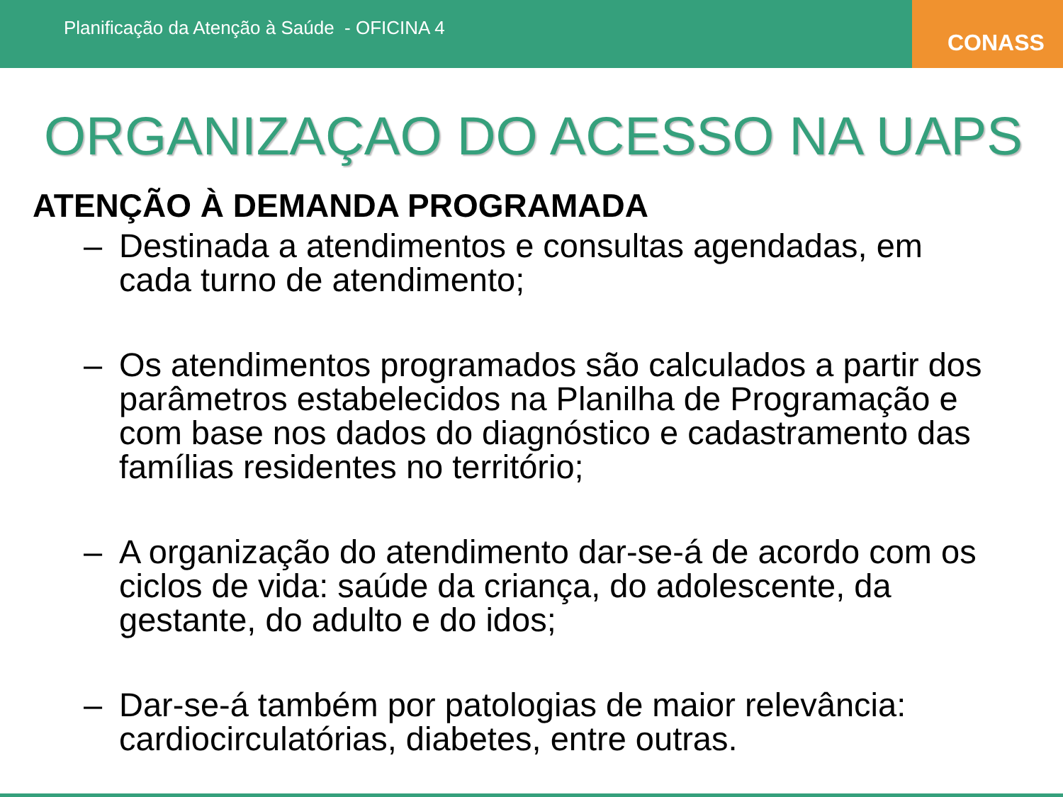Planificação da Atenção à Saúde - OFICINA 4
CONASS
ORGANIZAÇAO DO ACESSO NA UAPS
ATENÇÃO À DEMANDA PROGRAMADA
– Destinada a atendimentos e consultas agendadas, em cada turno de atendimento;
– Os atendimentos programados são calculados a partir dos parâmetros estabelecidos na Planilha de Programação e com base nos dados do diagnóstico e cadastramento das famílias residentes no território;
– A organização do atendimento dar-se-á de acordo com os ciclos de vida: saúde da criança, do adolescente, da gestante, do adulto e do idos;
– Dar-se-á também por patologias de maior relevância: cardiocirculatórias, diabetes, entre outras.